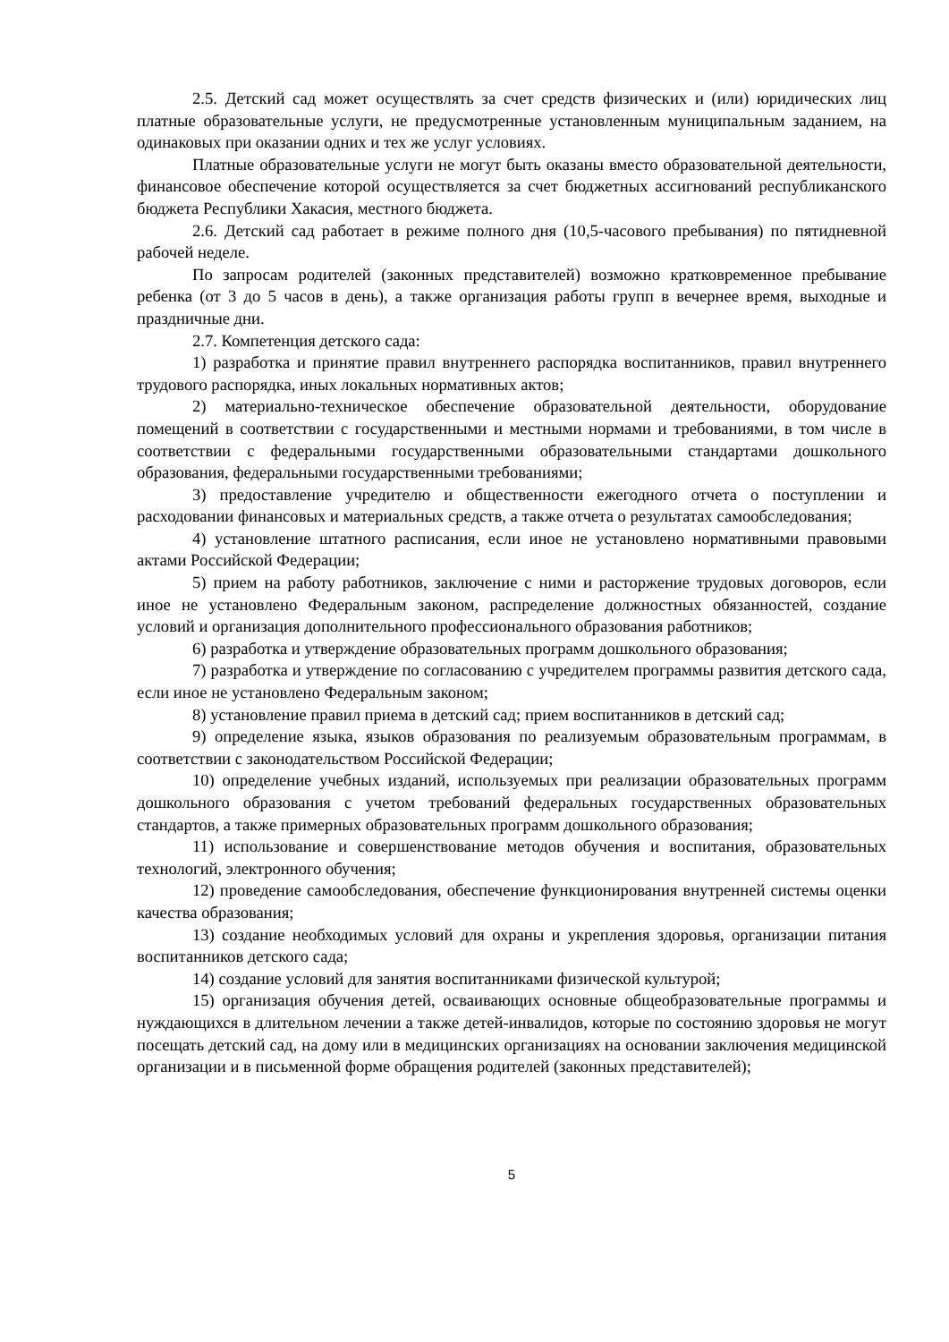2.5. Детский сад может осуществлять за счет средств физических и (или) юридических лиц платные образовательные услуги, не предусмотренные установленным муниципальным заданием, на одинаковых при оказании одних и тех же услуг условиях.
Платные образовательные услуги не могут быть оказаны вместо образовательной деятельности, финансовое обеспечение которой осуществляется за счет бюджетных ассигнований республиканского бюджета Республики Хакасия, местного бюджета.
2.6. Детский сад работает в режиме полного дня (10,5-часового пребывания) по пятидневной рабочей неделе.
По запросам родителей (законных представителей) возможно кратковременное пребывание ребенка (от 3 до 5 часов в день), а также организация работы групп в вечернее время, выходные и праздничные дни.
2.7. Компетенция детского сада:
1) разработка и принятие правил внутреннего распорядка воспитанников, правил внутреннего трудового распорядка, иных локальных нормативных актов;
2) материально-техническое обеспечение образовательной деятельности, оборудование помещений в соответствии с государственными и местными нормами и требованиями, в том числе в соответствии с федеральными государственными образовательными стандартами дошкольного образования, федеральными государственными требованиями;
3) предоставление учредителю и общественности ежегодного отчета о поступлении и расходовании финансовых и материальных средств, а также отчета о результатах самообследования;
4) установление штатного расписания, если иное не установлено нормативными правовыми актами Российской Федерации;
5) прием на работу работников, заключение с ними и расторжение трудовых договоров, если иное не установлено Федеральным законом, распределение должностных обязанностей, создание условий и организация дополнительного профессионального образования работников;
6) разработка и утверждение образовательных программ дошкольного образования;
7) разработка и утверждение по согласованию с учредителем программы развития детского сада, если иное не установлено Федеральным законом;
8) установление правил приема в детский сад; прием воспитанников в детский сад;
9) определение языка, языков образования по реализуемым образовательным программам, в соответствии с законодательством Российской Федерации;
10) определение учебных изданий, используемых при реализации образовательных программ дошкольного образования с учетом требований федеральных государственных образовательных стандартов, а также примерных образовательных программ дошкольного образования;
11) использование и совершенствование методов обучения и воспитания, образовательных технологий, электронного обучения;
12) проведение самообследования, обеспечение функционирования внутренней системы оценки качества образования;
13) создание необходимых условий для охраны и укрепления здоровья, организации питания воспитанников детского сада;
14) создание условий для занятия воспитанниками физической культурой;
15) организация обучения детей, осваивающих основные общеобразовательные программы и нуждающихся в длительном лечении а также детей-инвалидов, которые по состоянию здоровья не могут посещать детский сад, на дому или в медицинских организациях на основании заключения медицинской организации и в письменной форме обращения родителей (законных представителей);
5